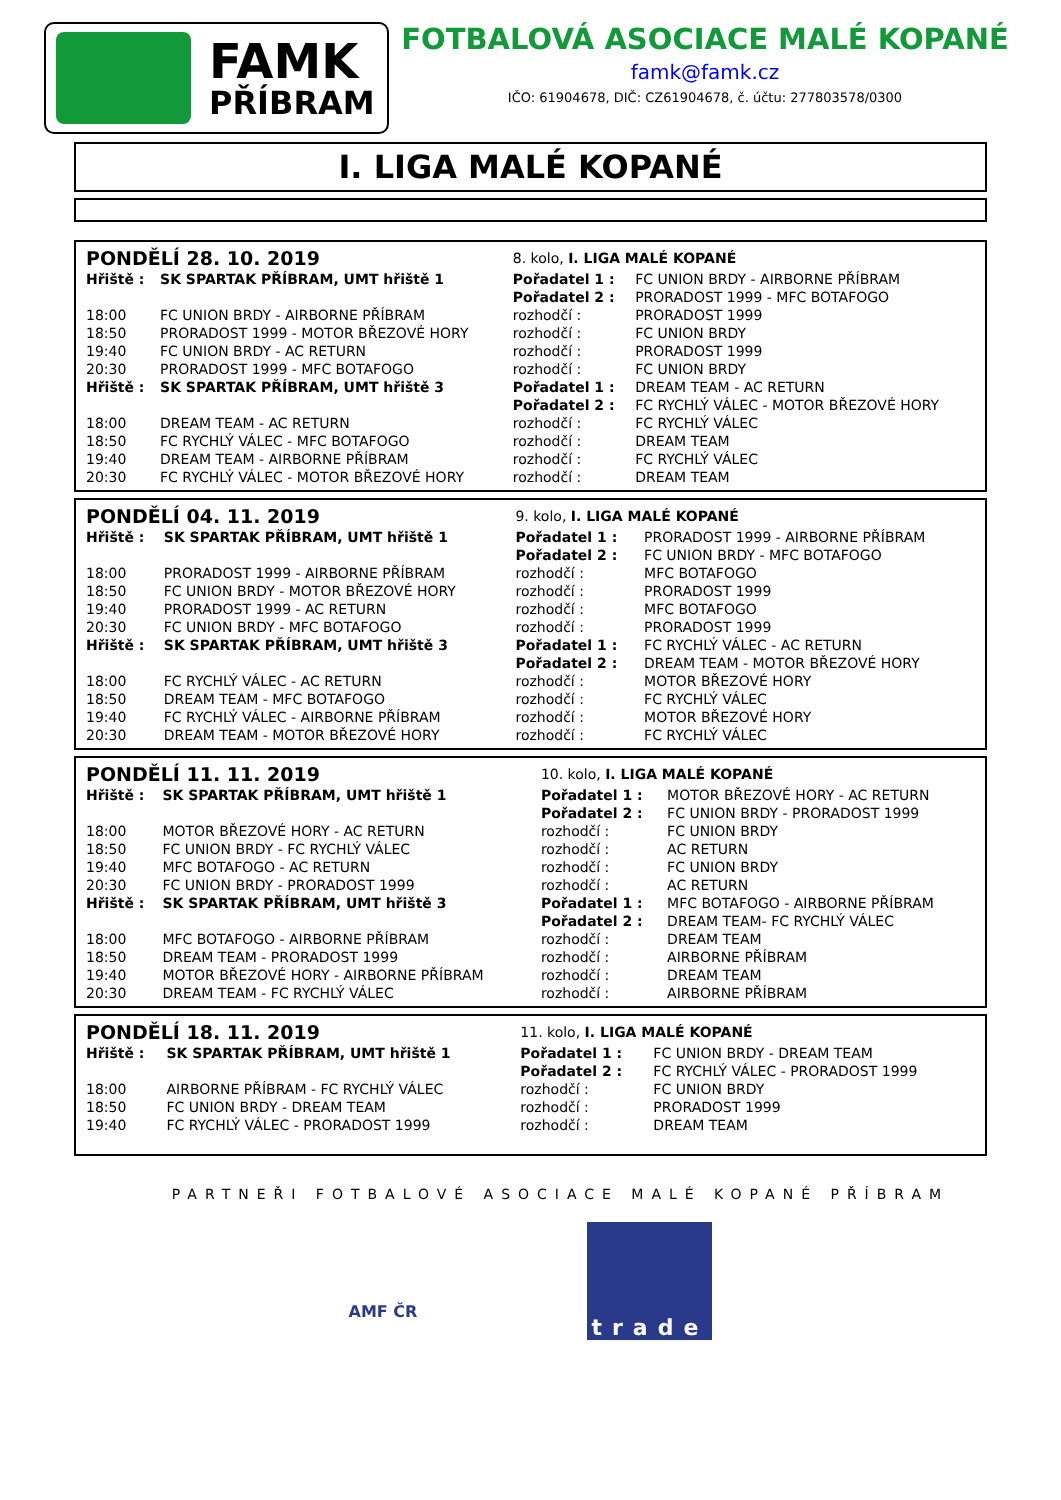FAMK
PŘÍBRAM
FOTBALOVÁ ASOCIACE MALÉ KOPANÉ
famk@famk.cz
IČO: 61904678, DIČ: CZ61904678, č. účtu: 277803578/0300
I. LIGA MALÉ KOPANÉ
| PONDĚLÍ 28. 10. 2019 | | 8. kolo, I. LIGA MALÉ KOPANÉ | |
| Hřiště : | SK SPARTAK PŘÍBRAM, UMT hřiště 1 | Pořadatel 1 : | FC UNION BRDY - AIRBORNE PŘÍBRAM |
| | | Pořadatel 2 : | PRORADOST 1999 - MFC BOTAFOGO |
| 18:00 | FC UNION BRDY - AIRBORNE PŘÍBRAM | rozhodčí : | PRORADOST 1999 |
| 18:50 | PRORADOST 1999 - MOTOR BŘEZOVÉ HORY | rozhodčí : | FC UNION BRDY |
| 19:40 | FC UNION BRDY - AC RETURN | rozhodčí : | PRORADOST 1999 |
| 20:30 | PRORADOST 1999 - MFC BOTAFOGO | rozhodčí : | FC UNION BRDY |
| Hřiště : | SK SPARTAK PŘÍBRAM, UMT hřiště 3 | Pořadatel 1 : | DREAM TEAM - AC RETURN |
| | | Pořadatel 2 : | FC RYCHLÝ VÁLEC - MOTOR BŘEZOVÉ HORY |
| 18:00 | DREAM TEAM - AC RETURN | rozhodčí : | FC RYCHLÝ VÁLEC |
| 18:50 | FC RYCHLÝ VÁLEC - MFC BOTAFOGO | rozhodčí : | DREAM TEAM |
| 19:40 | DREAM TEAM - AIRBORNE PŘÍBRAM | rozhodčí : | FC RYCHLÝ VÁLEC |
| 20:30 | FC RYCHLÝ VÁLEC - MOTOR BŘEZOVÉ HORY | rozhodčí : | DREAM TEAM |
| PONDĚLÍ 04. 11. 2019 | | 9. kolo, I. LIGA MALÉ KOPANÉ | |
| Hřiště : | SK SPARTAK PŘÍBRAM, UMT hřiště 1 | Pořadatel 1 : | PRORADOST 1999 - AIRBORNE PŘÍBRAM |
| | | Pořadatel 2 : | FC UNION BRDY - MFC BOTAFOGO |
| 18:00 | PRORADOST 1999 - AIRBORNE PŘÍBRAM | rozhodčí : | MFC BOTAFOGO |
| 18:50 | FC UNION BRDY - MOTOR BŘEZOVÉ HORY | rozhodčí : | PRORADOST 1999 |
| 19:40 | PRORADOST 1999 - AC RETURN | rozhodčí : | MFC BOTAFOGO |
| 20:30 | FC UNION BRDY - MFC BOTAFOGO | rozhodčí : | PRORADOST 1999 |
| Hřiště : | SK SPARTAK PŘÍBRAM, UMT hřiště 3 | Pořadatel 1 : | FC RYCHLÝ VÁLEC - AC RETURN |
| | | Pořadatel 2 : | DREAM TEAM - MOTOR BŘEZOVÉ HORY |
| 18:00 | FC RYCHLÝ VÁLEC - AC RETURN | rozhodčí : | MOTOR BŘEZOVÉ HORY |
| 18:50 | DREAM TEAM - MFC BOTAFOGO | rozhodčí : | FC RYCHLÝ VÁLEC |
| 19:40 | FC RYCHLÝ VÁLEC - AIRBORNE PŘÍBRAM | rozhodčí : | MOTOR BŘEZOVÉ HORY |
| 20:30 | DREAM TEAM - MOTOR BŘEZOVÉ HORY | rozhodčí : | FC RYCHLÝ VÁLEC |
| PONDĚLÍ 11. 11. 2019 | | 10. kolo, I. LIGA MALÉ KOPANÉ | |
| Hřiště : | SK SPARTAK PŘÍBRAM, UMT hřiště 1 | Pořadatel 1 : | MOTOR BŘEZOVÉ HORY - AC RETURN |
| | | Pořadatel 2 : | FC UNION BRDY - PRORADOST 1999 |
| 18:00 | MOTOR BŘEZOVÉ HORY - AC RETURN | rozhodčí : | FC UNION BRDY |
| 18:50 | FC UNION BRDY - FC RYCHLÝ VÁLEC | rozhodčí : | AC RETURN |
| 19:40 | MFC BOTAFOGO - AC RETURN | rozhodčí : | FC UNION BRDY |
| 20:30 | FC UNION BRDY - PRORADOST 1999 | rozhodčí : | AC RETURN |
| Hřiště : | SK SPARTAK PŘÍBRAM, UMT hřiště 3 | Pořadatel 1 : | MFC BOTAFOGO - AIRBORNE PŘÍBRAM |
| | | Pořadatel 2 : | DREAM TEAM- FC RYCHLÝ VÁLEC |
| 18:00 | MFC BOTAFOGO - AIRBORNE PŘÍBRAM | rozhodčí : | DREAM TEAM |
| 18:50 | DREAM TEAM - PRORADOST 1999 | rozhodčí : | AIRBORNE PŘÍBRAM |
| 19:40 | MOTOR BŘEZOVÉ HORY - AIRBORNE PŘÍBRAM | rozhodčí : | DREAM TEAM |
| 20:30 | DREAM TEAM - FC RYCHLÝ VÁLEC | rozhodčí : | AIRBORNE PŘÍBRAM |
| PONDĚLÍ 18. 11. 2019 | | 11. kolo, I. LIGA MALÉ KOPANÉ | |
| Hřiště : | SK SPARTAK PŘÍBRAM, UMT hřiště 1 | Pořadatel 1 : | FC UNION BRDY - DREAM TEAM |
| | | Pořadatel 2 : | FC RYCHLÝ VÁLEC - PRORADOST 1999 |
| 18:00 | AIRBORNE PŘÍBRAM - FC RYCHLÝ VÁLEC | rozhodčí : | FC UNION BRDY |
| 18:50 | FC UNION BRDY - DREAM TEAM | rozhodčí : | PRORADOST 1999 |
| 19:40 | FC RYCHLÝ VÁLEC - PRORADOST 1999 | rozhodčí : | DREAM TEAM |
PARTNEŘI FOTBALOVÉ ASOCIACE MALÉ KOPANÉ PŘÍBRAM
AMF ČR
trade